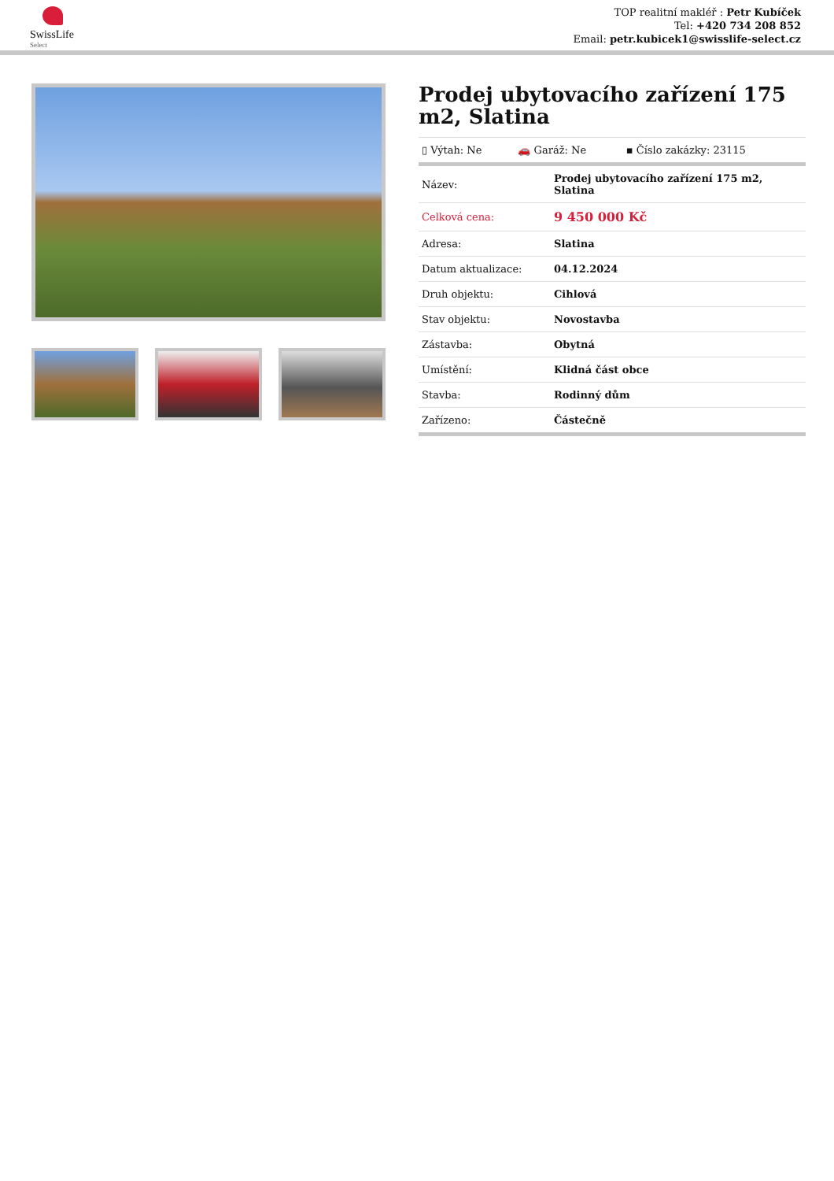SwissLife
Select
TOP realitní makléř : Petr Kubíček
Tel: +420 734 208 852
Email: petr.kubicek1@swisslife-select.cz
Prodej ubytovacího zařízení 175 m2, Slatina
| ▯ Výtah: Ne | 🚗 Garáž: Ne | ▪ Číslo zakázky: 23115 |
| Název: | Prodej ubytovacího zařízení 175 m2, Slatina |
| Celková cena: | 9 450 000 Kč |
| Adresa: | Slatina |
| Datum aktualizace: | 04.12.2024 |
| Druh objektu: | Cihlová |
| Stav objektu: | Novostavba |
| Zástavba: | Obytná |
| Umístění: | Klidná část obce |
| Stavba: | Rodinný dům |
| Zařízeno: | Částečně |